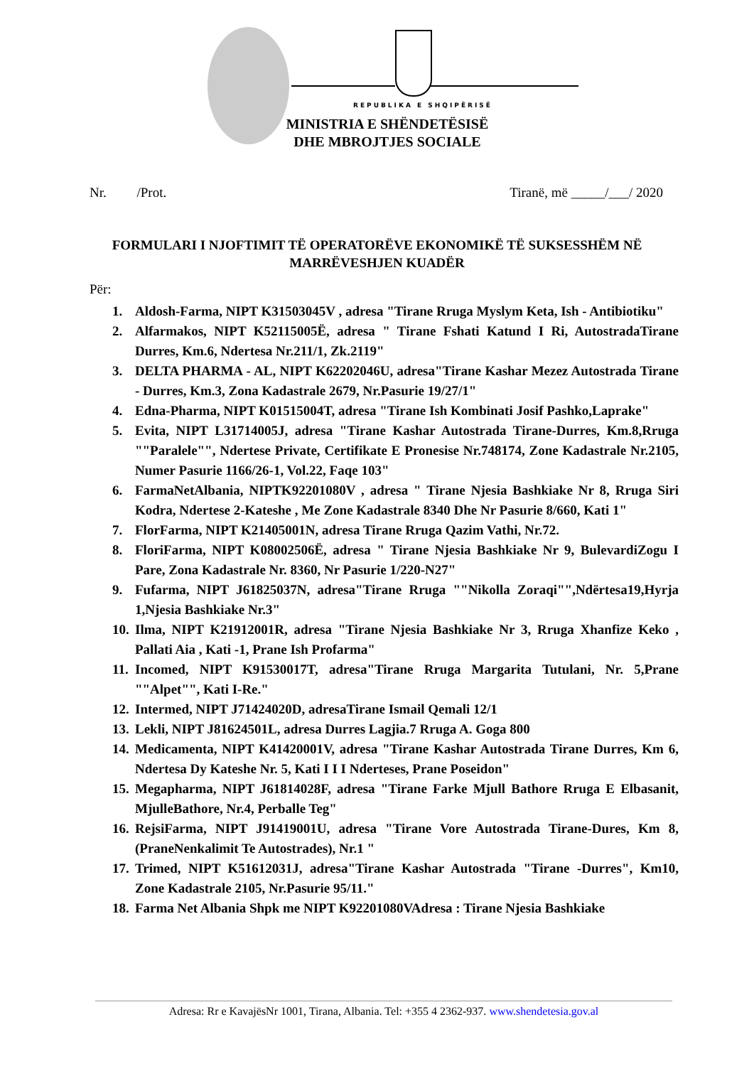REPUBLIKA E SHQIPËRISË
MINISTRIA E SHËNDETËSISË
DHE MBROJTJES SOCIALE
Nr. /Prot. Tiranë, më _____/___/ 2020
FORMULARI I NJOFTIMIT TË OPERATORËVE EKONOMIKË TË SUKSESSHËM NË MARRËVESHJEN KUADËR
Për:
1. Aldosh-Farma, NIPT K31503045V , adresa "Tirane Rruga Myslym Keta, Ish - Antibiotiku"
2. Alfarmakos, NIPT K52115005Ë, adresa " Tirane Fshati Katund I Ri, AutostradaTirane Durres, Km.6, Ndertesa Nr.211/1, Zk.2119"
3. DELTA PHARMA - AL, NIPT K62202046U, adresa"Tirane Kashar Mezez Autostrada Tirane - Durres, Km.3, Zona Kadastrale 2679, Nr.Pasurie 19/27/1"
4. Edna-Pharma, NIPT K01515004T, adresa "Tirane Ish Kombinati Josif Pashko,Laprake"
5. Evita, NIPT L31714005J, adresa "Tirane Kashar Autostrada Tirane-Durres, Km.8,Rruga ""Paralele"", Ndertese Private, Certifikate E Pronesise Nr.748174, Zone Kadastrale Nr.2105, Numer Pasurie 1166/26-1, Vol.22, Faqe 103"
6. FarmaNetAlbania, NIPTK92201080V , adresa " Tirane Njesia Bashkiake Nr 8, Rruga Siri Kodra, Ndertese 2-Kateshe , Me Zone Kadastrale 8340 Dhe Nr Pasurie 8/660, Kati 1"
7. FlorFarma, NIPT K21405001N, adresa Tirane Rruga Qazim Vathi, Nr.72.
8. FloriFarma, NIPT K08002506Ë, adresa " Tirane Njesia Bashkiake Nr 9, BulevardiZogu I Pare, Zona Kadastrale Nr. 8360, Nr Pasurie 1/220-N27"
9. Fufarma, NIPT J61825037N, adresa"Tirane Rruga ""Nikolla Zoraqi"",Ndërtesa19,Hyrja 1,Njesia Bashkiake Nr.3"
10. Ilma, NIPT K21912001R, adresa "Tirane Njesia Bashkiake Nr 3, Rruga Xhanfize Keko , Pallati Aia , Kati -1, Prane Ish Profarma"
11. Incomed, NIPT K91530017T, adresa"Tirane Rruga Margarita Tutulani, Nr. 5,Prane ""Alpet"", Kati I-Re."
12. Intermed, NIPT J71424020D, adresaTirane Ismail Qemali 12/1
13. Lekli, NIPT J81624501L, adresa Durres Lagjia.7 Rruga A. Goga 800
14. Medicamenta, NIPT K41420001V, adresa "Tirane Kashar Autostrada Tirane Durres, Km 6, Ndertesa Dy Kateshe Nr. 5, Kati I I I Nderteses, Prane Poseidon"
15. Megapharma, NIPT J61814028F, adresa "Tirane Farke Mjull Bathore Rruga E Elbasanit, MjulleBathore, Nr.4, Perballe Teg"
16. RejsiFarma, NIPT J91419001U, adresa "Tirane Vore Autostrada Tirane-Dures, Km 8, (PraneNenkalimit Te Autostrades), Nr.1 "
17. Trimed, NIPT K51612031J, adresa"Tirane Kashar Autostrada "Tirane -Durres", Km10, Zone Kadastrale 2105, Nr.Pasurie 95/11."
18. Farma Net Albania Shpk me NIPT K92201080VAdresa : Tirane Njesia Bashkiake
Adresa: Rr e KavajësNr 1001, Tirana, Albania. Tel: +355 4 2362-937. www.shendetesia.gov.al